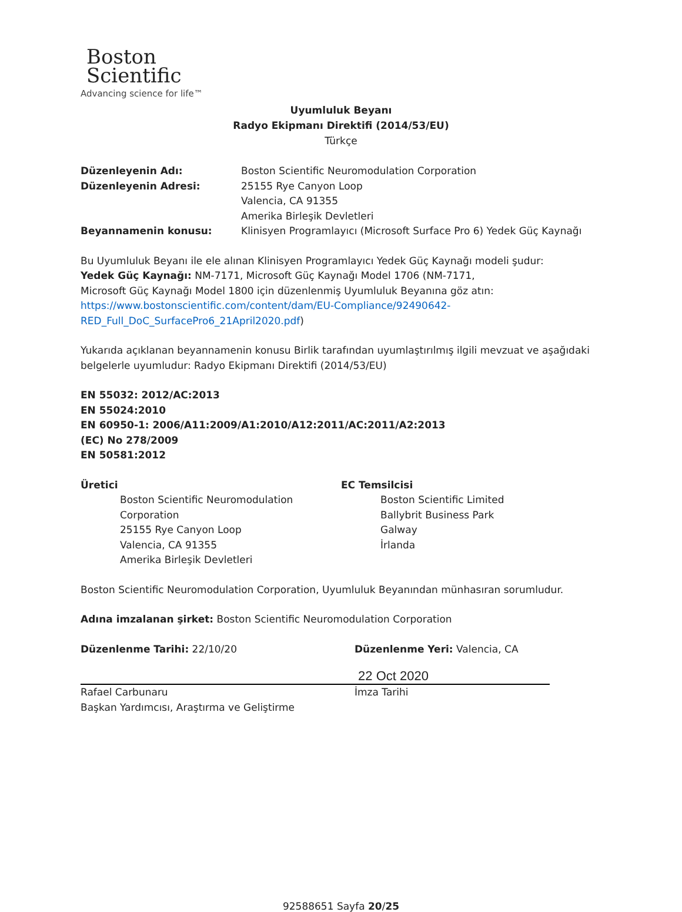Boston
Scientific
Advancing science for life™
Uyumluluk Beyanı
Radyo Ekipmanı Direktifi (2014/53/EU)
Türkçe
Düzenleyenin Adı: Boston Scientific Neuromodulation Corporation
Düzenleyenin Adresi: 25155 Rye Canyon Loop
Valencia, CA 91355
Amerika Birleşik Devletleri
Beyannamenin konusu: Klinisyen Programlayıcı (Microsoft Surface Pro 6) Yedek Güç Kaynağı
Bu Uyumluluk Beyanı ile ele alınan Klinisyen Programlayıcı Yedek Güç Kaynağı modeli şudur:
Yedek Güç Kaynağı: NM-7171, Microsoft Güç Kaynağı Model 1706 (NM-7171,
Microsoft Güç Kaynağı Model 1800 için düzenlenmiş Uyumluluk Beyanına göz atın:
https://www.bostonscientific.com/content/dam/EU-Compliance/92490642-
RED_Full_DoC_SurfacePro6_21April2020.pdf)
Yukarıda açıklanan beyannamenin konusu Birlik tarafından uyumlaştırılmış ilgili mevzuat ve aşağıdaki belgelerle uyumludur: Radyo Ekipmanı Direktifi (2014/53/EU)
EN 55032: 2012/AC:2013
EN 55024:2010
EN 60950-1: 2006/A11:2009/A1:2010/A12:2011/AC:2011/A2:2013
(EC) No 278/2009
EN 50581:2012
Üretici
Boston Scientific Neuromodulation Corporation
25155 Rye Canyon Loop
Valencia, CA 91355
Amerika Birleşik Devletleri
EC Temsilcisi
Boston Scientific Limited
Ballybrit Business Park
Galway
İrlanda
Boston Scientific Neuromodulation Corporation, Uyumluluk Beyanından münhasıran sorumludur.
Adına imzalanan şirket: Boston Scientific Neuromodulation Corporation
Düzenlenme Tarihi: 22/10/20
Rafael Carbunaru
Başkan Yardımcısı, Araştırma ve Geliştirme
Düzenlenme Yeri: Valencia, CA
22 Oct 2020
İmza Tarihi
92588651 Sayfa 20/25